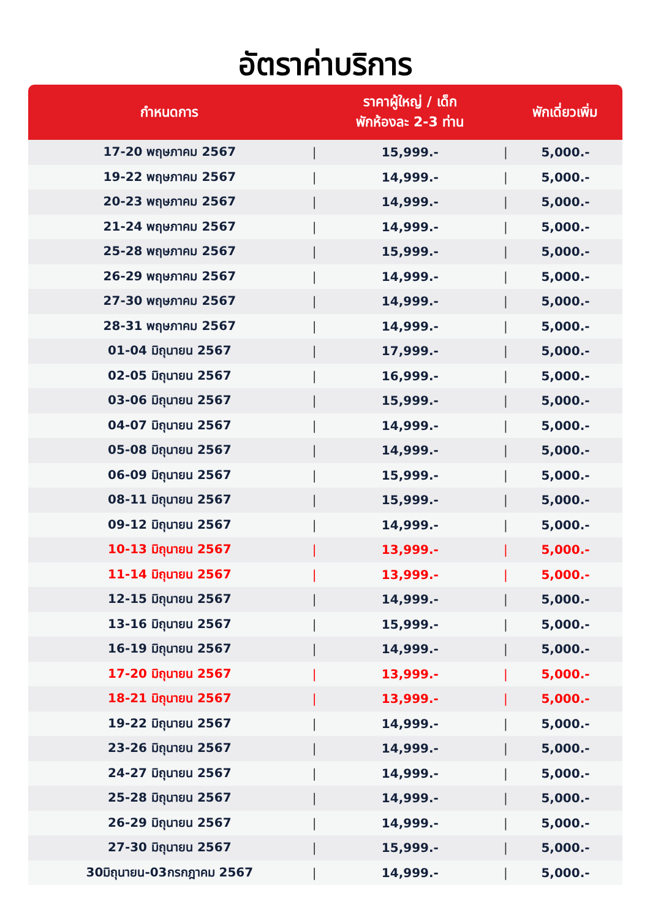อัตราค่าบริการ
| กำหนดการ | | ราคาผู้ใหญ่ / เด็ก พักห้องละ 2-3 ท่าน | | พักเดี่ยวเพิ่ม |
| --- | --- | --- | --- | --- |
| 17-20 พฤษภาคม 2567 | / | 15,999.- | / | 5,000.- |
| 19-22 พฤษภาคม 2567 | / | 14,999.- | / | 5,000.- |
| 20-23 พฤษภาคม 2567 | / | 14,999.- | / | 5,000.- |
| 21-24 พฤษภาคม 2567 | / | 14,999.- | / | 5,000.- |
| 25-28 พฤษภาคม 2567 | / | 15,999.- | / | 5,000.- |
| 26-29 พฤษภาคม 2567 | / | 14,999.- | / | 5,000.- |
| 27-30 พฤษภาคม 2567 | / | 14,999.- | / | 5,000.- |
| 28-31 พฤษภาคม 2567 | / | 14,999.- | / | 5,000.- |
| 01-04 มิถุนายน 2567 | / | 17,999.- | / | 5,000.- |
| 02-05 มิถุนายน 2567 | / | 16,999.- | / | 5,000.- |
| 03-06 มิถุนายน 2567 | / | 15,999.- | / | 5,000.- |
| 04-07 มิถุนายน 2567 | / | 14,999.- | / | 5,000.- |
| 05-08 มิถุนายน 2567 | / | 14,999.- | / | 5,000.- |
| 06-09 มิถุนายน 2567 | / | 15,999.- | / | 5,000.- |
| 08-11 มิถุนายน 2567 | / | 15,999.- | / | 5,000.- |
| 09-12 มิถุนายน 2567 | / | 14,999.- | / | 5,000.- |
| 10-13 มิถุนายน 2567 | / | 13,999.- | / | 5,000.- |
| 11-14 มิถุนายน 2567 | / | 13,999.- | / | 5,000.- |
| 12-15 มิถุนายน 2567 | / | 14,999.- | / | 5,000.- |
| 13-16 มิถุนายน 2567 | / | 15,999.- | / | 5,000.- |
| 16-19 มิถุนายน 2567 | / | 14,999.- | / | 5,000.- |
| 17-20 มิถุนายน 2567 | / | 13,999.- | / | 5,000.- |
| 18-21 มิถุนายน 2567 | / | 13,999.- | / | 5,000.- |
| 19-22 มิถุนายน 2567 | / | 14,999.- | / | 5,000.- |
| 23-26 มิถุนายน 2567 | / | 14,999.- | / | 5,000.- |
| 24-27 มิถุนายน 2567 | / | 14,999.- | / | 5,000.- |
| 25-28 มิถุนายน 2567 | / | 14,999.- | / | 5,000.- |
| 26-29 มิถุนายน 2567 | / | 14,999.- | / | 5,000.- |
| 27-30 มิถุนายน 2567 | / | 15,999.- | / | 5,000.- |
| 30มิถุนายน-03กรกฎาคม 2567 | / | 14,999.- | / | 5,000.- |